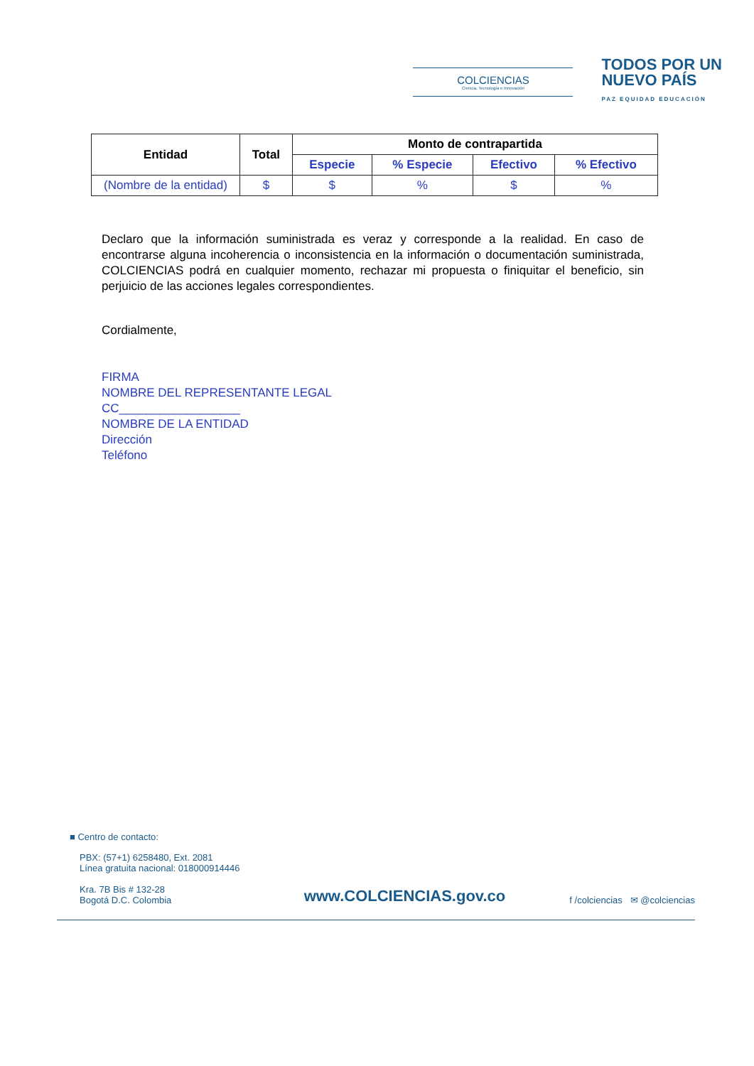COLCIENCIAS
Ciencia, Tecnología e Innovación
TODOS POR UN
NUEVO PAÍS
PAZ EQUIDAD EDUCACIÓN
| Entidad | Total | Monto de contrapartida | | | |
| --- | --- | --- | --- | --- | --- |
| | | Especie | % Especie | Efectivo | % Efectivo |
| (Nombre de la entidad) | $ | $ | % | $ | % |
Declaro que la información suministrada es veraz y corresponde a la realidad. En caso de encontrarse alguna incoherencia o inconsistencia en la información o documentación suministrada, COLCIENCIAS podrá en cualquier momento, rechazar mi propuesta o finiquitar el beneficio, sin perjuicio de las acciones legales correspondientes.
Cordialmente,
FIRMA
NOMBRE DEL REPRESENTANTE LEGAL
CC__________________
NOMBRE DE LA ENTIDAD
Dirección
Teléfono
■ Centro de contacto:
PBX: (57+1) 6258480, Ext. 2081
Línea gratuita nacional: 018000914446
Kra. 7B Bis # 132-28
Bogotá D.C. Colombia
www.COLCIENCIAS.gov.co
f /colciencias ✉ @colciencias